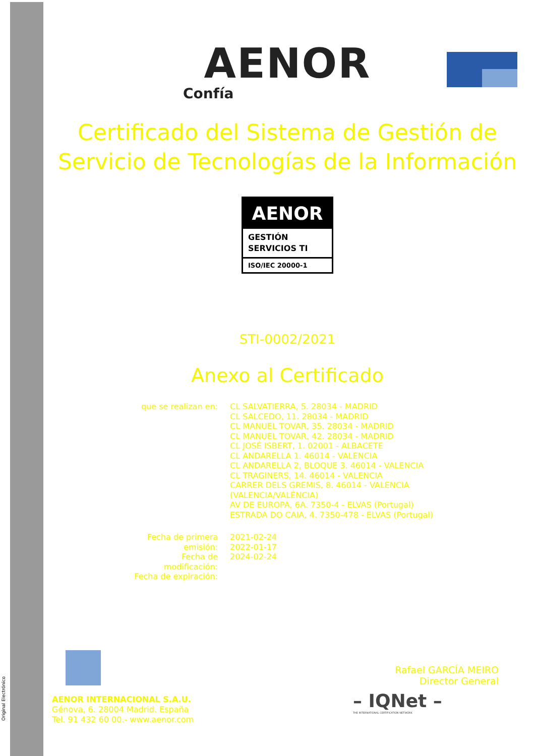Original Electrónico
AENOR
Confía
Certificado del Sistema de Gestión de
Servicio de Tecnologías de la Información
AENOR
GESTIÓN
SERVICIOS TI
ISO/IEC 20000-1
STI-0002/2021
Anexo al Certificado
| que se realizan en: | CL SALVATIERRA, 5. 28034 - MADRID CL SALCEDO, 11. 28034 - MADRID CL MANUEL TOVAR, 35. 28034 - MADRID CL MANUEL TOVAR, 42. 28034 - MADRID CL JOSÉ ISBERT, 1. 02001 - ALBACETE CL ANDARELLA 1. 46014 - VALENCIA CL ANDARELLA 2, BLOQUE 3. 46014 - VALENCIA CL TRAGINERS, 14. 46014 - VALENCIA CARRER DELS GREMIS, 8. 46014 - VALENCIA (VALENCIA/VALÉNCIA) AV DE EUROPA, 6A. 7350-4 - ELVAS (Portugal) ESTRADA DO CAIA, 4. 7350-478 - ELVAS (Portugal) |
| Fecha de primera emisión: Fecha de modificación: Fecha de expiración: | 2021-02-24 2022-01-17 2024-02-24 |
Rafael GARCÍA MEIRO
Director General
AENOR INTERNACIONAL S.A.U.
Génova, 6. 28004 Madrid. España
Tel. 91 432 60 00.- www.aenor.com
– IQNet –
THE INTERNATIONAL CERTIFICATION NETWORK